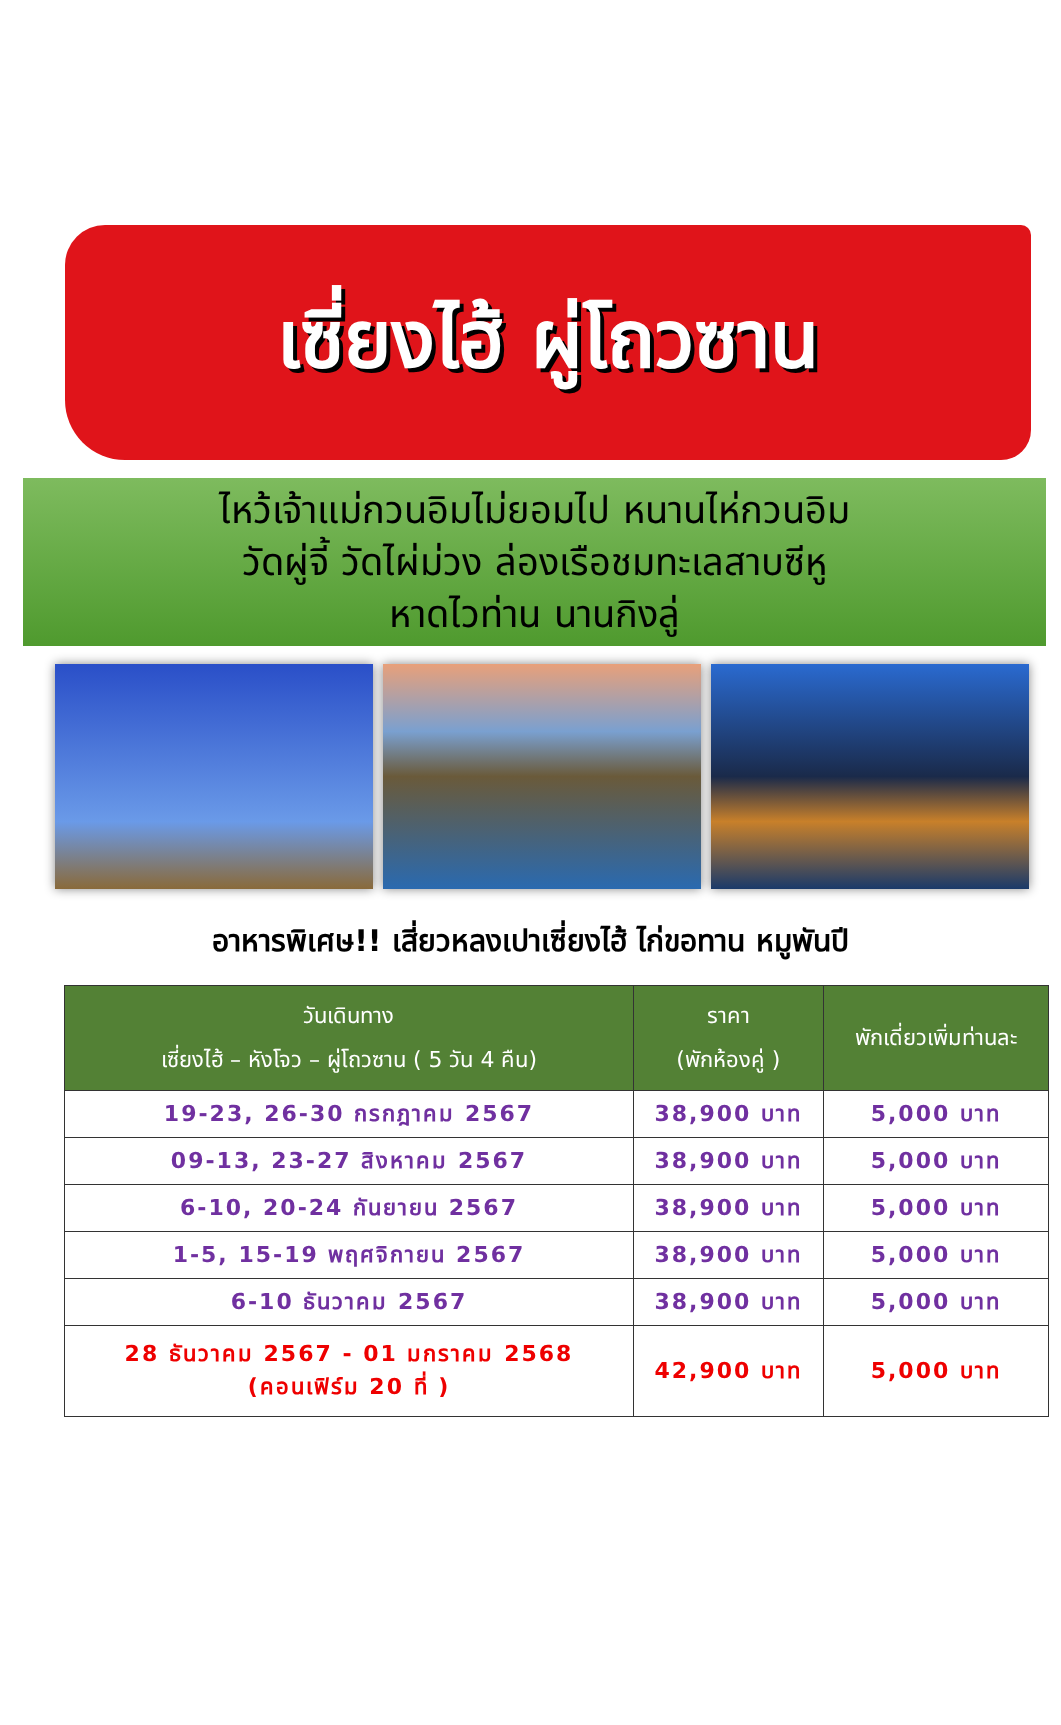เซี่ยงไฮ้ ผู่โถวซาน
ไหว้เจ้าแม่กวนอิมไม่ยอมไป หนานไห่กวนอิม
วัดผู่จี้ วัดไผ่ม่วง ล่องเรือชมทะเลสาบซีหู
หาดไวท่าน นานกิงลู่
อาหารพิเศษ!! เสี่ยวหลงเปาเซี่ยงไฮ้ ไก่ขอทาน หมูพันปี
| วันเดินทาง เซี่ยงไฮ้ – หังโจว – ผู่โถวซาน ( 5 วัน 4 คืน) | ราคา (พักห้องคู่ ) | พักเดี่ยวเพิ่มท่านละ |
| --- | --- | --- |
| 19-23, 26-30 กรกฎาคม 2567 | 38,900 บาท | 5,000 บาท |
| 09-13, 23-27 สิงหาคม 2567 | 38,900 บาท | 5,000 บาท |
| 6-10, 20-24 กันยายน 2567 | 38,900 บาท | 5,000 บาท |
| 1-5, 15-19 พฤศจิกายน 2567 | 38,900 บาท | 5,000 บาท |
| 6-10 ธันวาคม 2567 | 38,900 บาท | 5,000 บาท |
| 28 ธันวาคม 2567 - 01 มกราคม 2568 (คอนเฟิร์ม 20 ที่ ) | 42,900 บาท | 5,000 บาท |